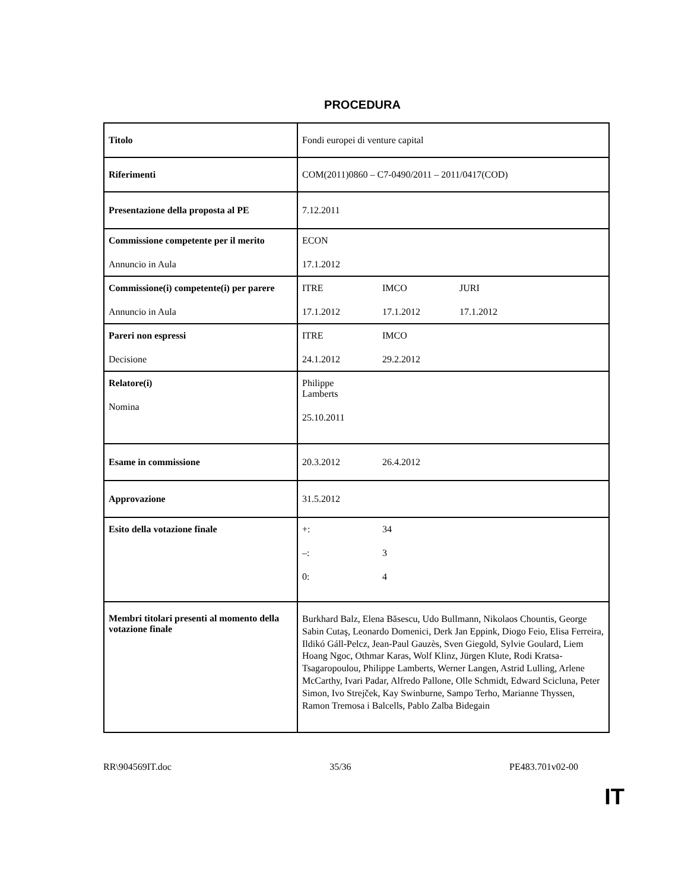PROCEDURA
| Titolo | Fondi europei di venture capital |
| Riferimenti | COM(2011)0860 – C7-0490/2011 – 2011/0417(COD) |
| Presentazione della proposta al PE | 7.12.2011 |
| Commissione competente per il merito Annuncio in Aula | ECON 17.1.2012 |
| Commissione(i) competente(i) per parere Annuncio in Aula | ITRE IMCO JURI 17.1.2012 17.1.2012 17.1.2012 |
| Pareri non espressi Decisione | ITRE IMCO 24.1.2012 29.2.2012 |
| Relatore(i) Nomina | Philippe Lamberts 25.10.2011 |
| Esame in commissione | 20.3.2012 26.4.2012 |
| Approvazione | 31.5.2012 |
| Esito della votazione finale | +: 34 –: 3 0: 4 |
| Membri titolari presenti al momento della votazione finale | Burkhard Balz, Elena Băsescu, Udo Bullmann, Nikolaos Chountis, George Sabin Cutaş, Leonardo Domenici, Derk Jan Eppink, Diogo Feio, Elisa Ferreira, Ildikó Gáll-Pelcz, Jean-Paul Gauzès, Sven Giegold, Sylvie Goulard, Liem Hoang Ngoc, Othmar Karas, Wolf Klinz, Jürgen Klute, Rodi Kratsa-Tsagaropoulou, Philippe Lamberts, Werner Langen, Astrid Lulling, Arlene McCarthy, Ivari Padar, Alfredo Pallone, Olle Schmidt, Edward Scicluna, Peter Simon, Ivo Strejček, Kay Swinburne, Sampo Terho, Marianne Thyssen, Ramon Tremosa i Balcells, Pablo Zalba Bidegain |
RR\904569IT.doc 35/36 PE483.701v02-00
IT